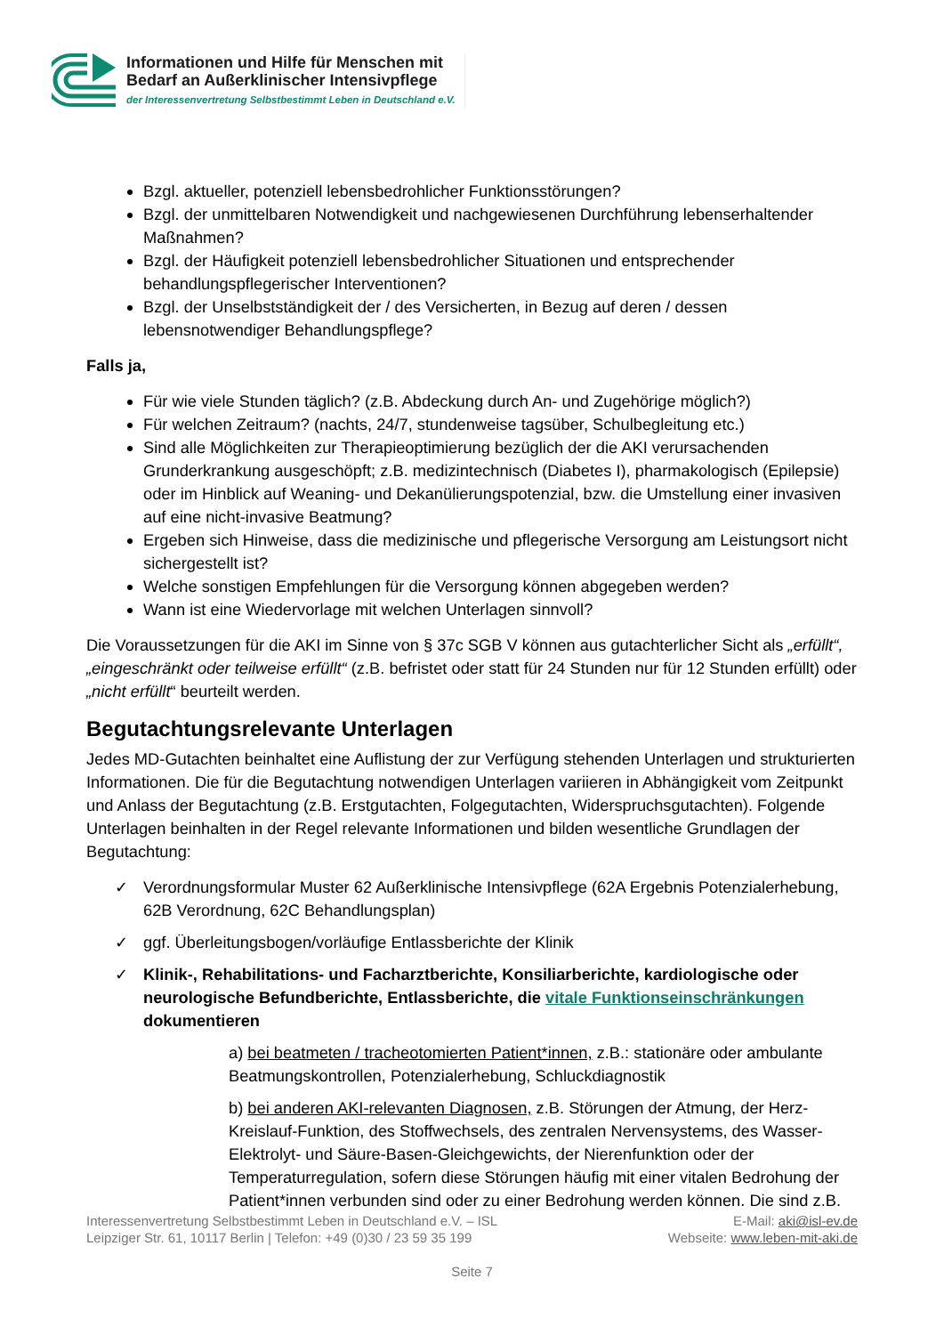Informationen und Hilfe für Menschen mit
Bedarf an Außerklinischer Intensivpflege
der Interessenvertretung Selbstbestimmt Leben in Deutschland e.V.
Bzgl. aktueller, potenziell lebensbedrohlicher Funktionsstörungen?
Bzgl. der unmittelbaren Notwendigkeit und nachgewiesenen Durchführung lebenserhaltender Maßnahmen?
Bzgl. der Häufigkeit potenziell lebensbedrohlicher Situationen und entsprechender behandlungspflegerischer Interventionen?
Bzgl. der Unselbstständigkeit der / des Versicherten, in Bezug auf deren / dessen lebensnotwendiger Behandlungspflege?
Falls ja,
Für wie viele Stunden täglich? (z.B. Abdeckung durch An- und Zugehörige möglich?)
Für welchen Zeitraum? (nachts, 24/7, stundenweise tagsüber, Schulbegleitung etc.)
Sind alle Möglichkeiten zur Therapieoptimierung bezüglich der die AKI verursachenden Grunderkrankung ausgeschöpft; z.B. medizintechnisch (Diabetes I), pharmakologisch (Epilepsie) oder im Hinblick auf Weaning- und Dekanülierungspotenzial, bzw. die Umstellung einer invasiven auf eine nicht-invasive Beatmung?
Ergeben sich Hinweise, dass die medizinische und pflegerische Versorgung am Leistungsort nicht sichergestellt ist?
Welche sonstigen Empfehlungen für die Versorgung können abgegeben werden?
Wann ist eine Wiedervorlage mit welchen Unterlagen sinnvoll?
Die Voraussetzungen für die AKI im Sinne von § 37c SGB V können aus gutachterlicher Sicht als „erfüllt“, „eingeschränkt oder teilweise erfüllt“ (z.B. befristet oder statt für 24 Stunden nur für 12 Stunden erfüllt) oder „nicht erfüllt“ beurteilt werden.
Begutachtungsrelevante Unterlagen
Jedes MD-Gutachten beinhaltet eine Auflistung der zur Verfügung stehenden Unterlagen und strukturierten Informationen. Die für die Begutachtung notwendigen Unterlagen variieren in Abhängigkeit vom Zeitpunkt und Anlass der Begutachtung (z.B. Erstgutachten, Folgegutachten, Widerspruchsgutachten). Folgende Unterlagen beinhalten in der Regel relevante Informationen und bilden wesentliche Grundlagen der Begutachtung:
✓ Verordnungsformular Muster 62 Außerklinische Intensivpflege (62A Ergebnis Potenzialerhebung, 62B Verordnung, 62C Behandlungsplan)
✓ ggf. Überleitungsbogen/vorläufige Entlassberichte der Klinik
✓ Klinik-, Rehabilitations- und Facharztberichte, Konsiliarberichte, kardiologische oder neurologische Befundberichte, Entlassberichte, die vitale Funktionseinschränkungen dokumentieren
a) bei beatmeten / tracheotomierten Patient*innen, z.B.: stationäre oder ambulante Beatmungskontrollen, Potenzialerhebung, Schluckdiagnostik
b) bei anderen AKI-relevanten Diagnosen, z.B. Störungen der Atmung, der Herz-Kreislauf-Funktion, des Stoffwechsels, des zentralen Nervensystems, des Wasser-Elektrolyt- und Säure-Basen-Gleichgewichts, der Nierenfunktion oder der Temperaturregulation, sofern diese Störungen häufig mit einer vitalen Bedrohung der Patient*innen verbunden sind oder zu einer Bedrohung werden können. Die sind z.B.
Interessenvertretung Selbstbestimmt Leben in Deutschland e.V. – ISL
Leipziger Str. 61, 10117 Berlin | Telefon: +49 (0)30 / 23 59 35 199
E-Mail: aki@isl-ev.de
Webseite: www.leben-mit-aki.de
Seite 7